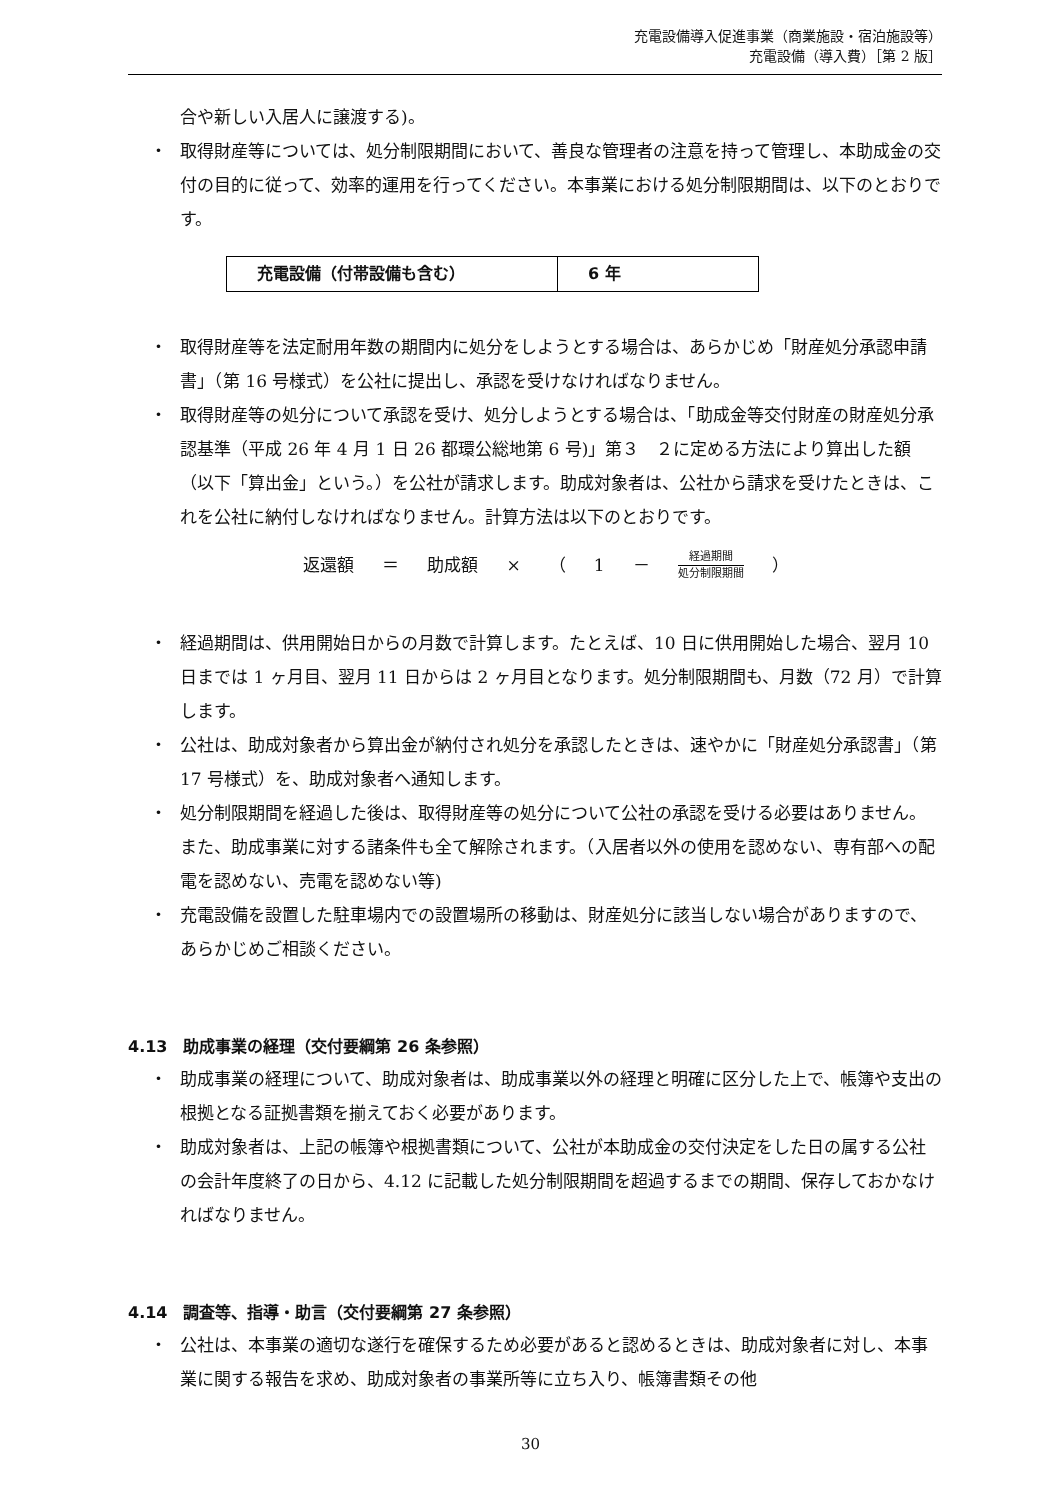充電設備導入促進事業（商業施設・宿泊施設等）
充電設備（導入費）［第 2 版］
合や新しい入居人に譲渡する)。
・ 取得財産等については、処分制限期間において、善良な管理者の注意を持って管理し、本助成金の交付の目的に従って、効率的運用を行ってください。本事業における処分制限期間は、以下のとおりです。
| 充電設備（付帯設備も含む） | 6 年 |
・ 取得財産等を法定耐用年数の期間内に処分をしようとする場合は、あらかじめ「財産処分承認申請書」（第 16 号様式）を公社に提出し、承認を受けなければなりません。
・ 取得財産等の処分について承認を受け、処分しようとする場合は、「助成金等交付財産の財産処分承認基準（平成 26 年 4 月 1 日 26 都環公総地第 6 号)」第３　２に定める方法により算出した額（以下「算出金」という。）を公社が請求します。助成対象者は、公社から請求を受けたときは、これを公社に納付しなければなりません。計算方法は以下のとおりです。
返還額 ＝ 助成額 × （ 1 －
経過期間
処分制限期間
）
・ 経過期間は、供用開始日からの月数で計算します。たとえば、10 日に供用開始した場合、翌月 10 日までは 1 ヶ月目、翌月 11 日からは 2 ヶ月目となります。処分制限期間も、月数（72 月）で計算します。
・ 公社は、助成対象者から算出金が納付され処分を承認したときは、速やかに「財産処分承認書」（第 17 号様式）を、助成対象者へ通知します。
・ 処分制限期間を経過した後は、取得財産等の処分について公社の承認を受ける必要はありません。また、助成事業に対する諸条件も全て解除されます。（入居者以外の使用を認めない、専有部への配電を認めない、売電を認めない等)
・ 充電設備を設置した駐車場内での設置場所の移動は、財産処分に該当しない場合がありますので、あらかじめご相談ください。
4.13　助成事業の経理（交付要綱第 26 条参照）
・ 助成事業の経理について、助成対象者は、助成事業以外の経理と明確に区分した上で、帳簿や支出の根拠となる証拠書類を揃えておく必要があります。
・ 助成対象者は、上記の帳簿や根拠書類について、公社が本助成金の交付決定をした日の属する公社の会計年度終了の日から、4.12 に記載した処分制限期間を超過するまでの期間、保存しておかなければなりません。
4.14　調査等、指導・助言（交付要綱第 27 条参照）
・ 公社は、本事業の適切な遂行を確保するため必要があると認めるときは、助成対象者に対し、本事業に関する報告を求め、助成対象者の事業所等に立ち入り、帳簿書類その他
30